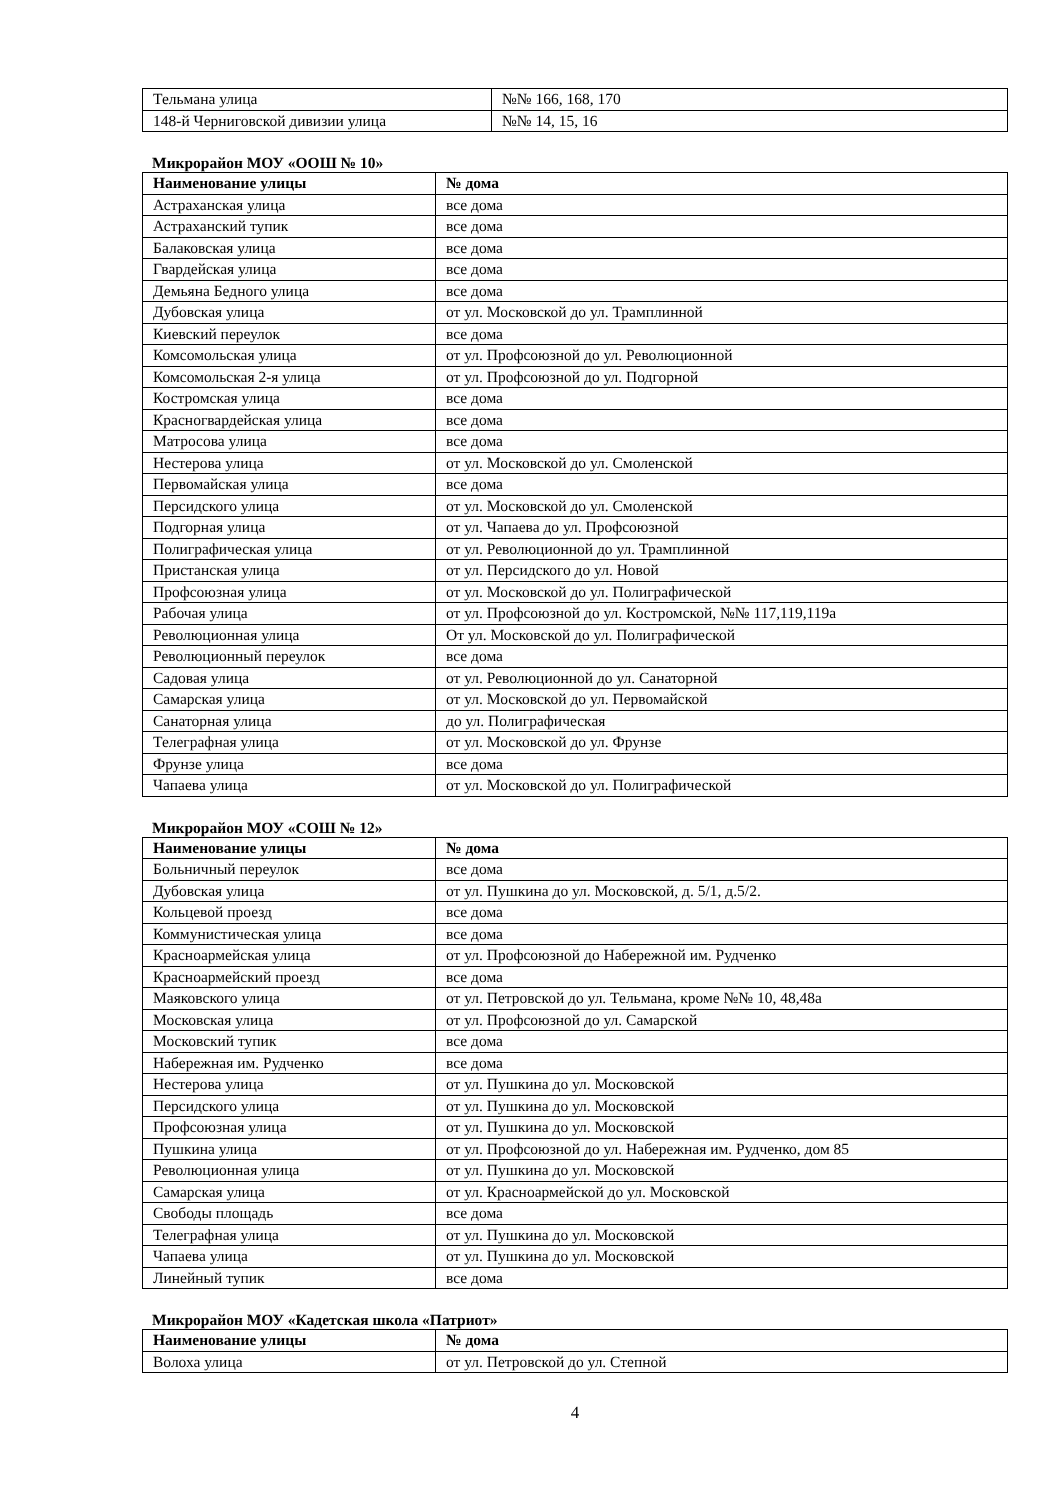| Тельмана улица | №№ 166, 168, 170 |
| 148-й Черниговской дивизии улица | №№ 14, 15, 16 |
Микрорайон МОУ «ООШ № 10»
| Наименование улицы | № дома |
| --- | --- |
| Астраханская улица | все дома |
| Астраханский тупик | все дома |
| Балаковская улица | все дома |
| Гвардейская улица | все дома |
| Демьяна Бедного улица | все дома |
| Дубовская улица | от ул. Московской до ул. Трамплинной |
| Киевский переулок | все дома |
| Комсомольская улица | от ул. Профсоюзной до ул. Революционной |
| Комсомольская 2-я улица | от ул. Профсоюзной до ул. Подгорной |
| Костромская улица | все дома |
| Красногвардейская улица | все дома |
| Матросова улица | все дома |
| Нестерова улица | от ул. Московской до ул. Смоленской |
| Первомайская улица | все дома |
| Персидского улица | от ул. Московской до ул. Смоленской |
| Подгорная улица | от ул. Чапаева до ул. Профсоюзной |
| Полиграфическая улица | от ул. Революционной до ул. Трамплинной |
| Пристанская улица | от ул. Персидского до ул. Новой |
| Профсоюзная улица | от ул. Московской до ул. Полиграфической |
| Рабочая улица | от ул. Профсоюзной до ул. Костромской, №№ 117,119,119а |
| Революционная улица | От ул. Московской до ул. Полиграфической |
| Революционный переулок | все дома |
| Садовая улица | от ул. Революционной до ул. Санаторной |
| Самарская улица | от ул. Московской до ул. Первомайской |
| Санаторная улица | до ул. Полиграфическая |
| Телеграфная улица | от ул. Московской до ул. Фрунзе |
| Фрунзе улица | все дома |
| Чапаева улица | от ул. Московской до ул. Полиграфической |
Микрорайон МОУ «СОШ № 12»
| Наименование улицы | № дома |
| --- | --- |
| Больничный переулок | все дома |
| Дубовская улица | от ул. Пушкина до ул. Московской, д. 5/1, д.5/2. |
| Кольцевой проезд | все дома |
| Коммунистическая улица | все дома |
| Красноармейская улица | от ул. Профсоюзной до Набережной им. Рудченко |
| Красноармейский проезд | все дома |
| Маяковского улица | от ул. Петровской до ул. Тельмана, кроме №№ 10, 48,48а |
| Московская улица | от ул. Профсоюзной до ул. Самарской |
| Московский тупик | все дома |
| Набережная им. Рудченко | все дома |
| Нестерова улица | от ул. Пушкина до ул. Московской |
| Персидского улица | от ул. Пушкина до ул. Московской |
| Профсоюзная улица | от ул. Пушкина до ул. Московской |
| Пушкина улица | от ул. Профсоюзной до ул. Набережная им. Рудченко, дом 85 |
| Революционная улица | от ул. Пушкина до ул. Московской |
| Самарская улица | от ул. Красноармейской до ул. Московской |
| Свободы площадь | все дома |
| Телеграфная улица | от ул. Пушкина до ул. Московской |
| Чапаева улица | от ул. Пушкина до ул. Московской |
| Линейный тупик | все дома |
Микрорайон МОУ «Кадетская школа «Патриот»
| Наименование улицы | № дома |
| --- | --- |
| Волоха улица | от ул. Петровской до ул. Степной |
4